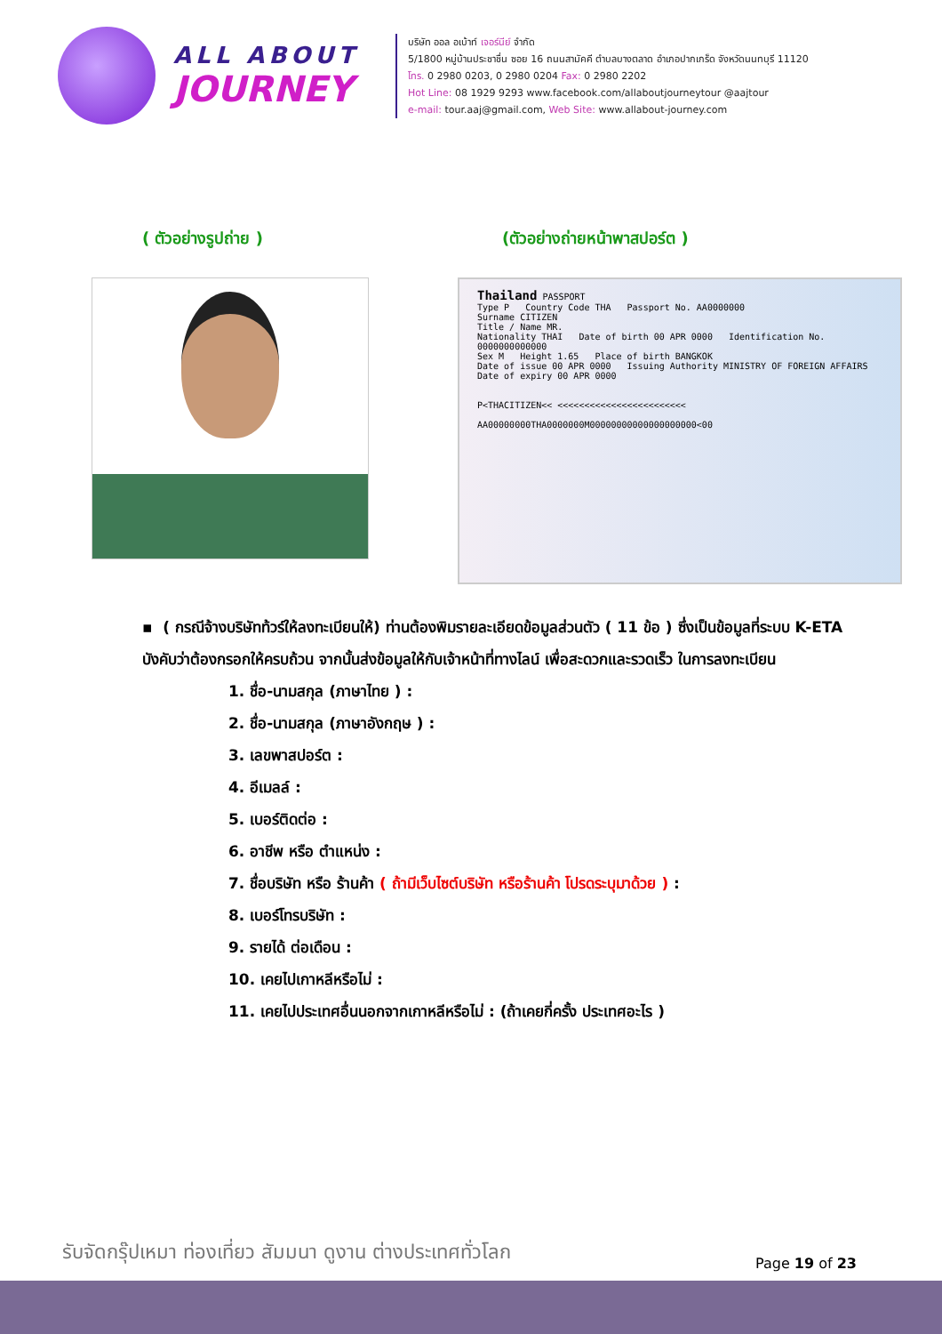ALL ABOUT
JOURNEY
บริษัท ออล อเบ้าท์ เจอร์นีย์ จำกัด
5/1800 หมู่บ้านประชาชื่น ซอย 16 ถนนสามัคคี ตำบลบางตลาด อำเภอปากเกร็ด จังหวัดนนทบุรี 11120
โทร. 0 2980 0203, 0 2980 0204 Fax: 0 2980 2202
Hot Line: 08 1929 9293 www.facebook.com/allaboutjourneytour @aajtour
e-mail: tour.aaj@gmail.com, Web Site: www.allabout-journey.com
( ตัวอย่างรูปถ่าย ) (ตัวอย่างถ่ายหน้าพาสปอร์ต )
Thailand PASSPORT
Type P Country Code THA Passport No. AA0000000
Surname CITIZEN
Title / Name MR.
Nationality THAI Date of birth 00 APR 0000 Identification No. 0000000000000
Sex M Height 1.65 Place of birth BANGKOK
Date of issue 00 APR 0000 Issuing Authority MINISTRY OF FOREIGN AFFAIRS
Date of expiry 00 APR 0000
P<THACITIZEN<< <<<<<<<<<<<<<<<<<<<<<<<<
AA00000000THA0000000M00000000000000000000<00
▪ ( กรณีจ้างบริษัทท้วร์ให้ลงทะเบียนให้) ท่านต้องพิมรายละเอียดข้อมูลส่วนตัว ( 11 ข้อ ) ซึ่งเป็นข้อมูลที่ระบบ K-ETA บังคับว่าต้องกรอกให้ครบถ้วน จากนั้นส่งข้อมูลให้กับเจ้าหน้าที่ทางไลน์ เพื่อสะดวกและรวดเร็ว ในการลงทะเบียน
1. ชื่อ-นามสกุล (ภาษาไทย ) :
2. ชื่อ-นามสกุล (ภาษาอังกฤษ ) :
3. เลขพาสปอร์ต :
4. อีเมลล์ :
5. เบอร์ติดต่อ :
6. อาชีพ หรือ ตำแหน่ง :
7. ชื่อบริษัท หรือ ร้านค้า ( ถ้ามีเว็บไซต์บริษัท หรือร้านค้า โปรดระบุมาด้วย ) :
8. เบอร์โทรบริษัท :
9. รายได้ ต่อเดือน :
10. เคยไปเกาหลีหรือไม่ :
11. เคยไปประเทศอื่นนอกจากเกาหลีหรือไม่ : (ถ้าเคยกี่ครั้ง ประเทศอะไร )
รับจัดกรุ๊ปเหมา ท่องเที่ยว สัมมนา ดูงาน ต่างประเทศทั่วโลก
Page 19 of 23